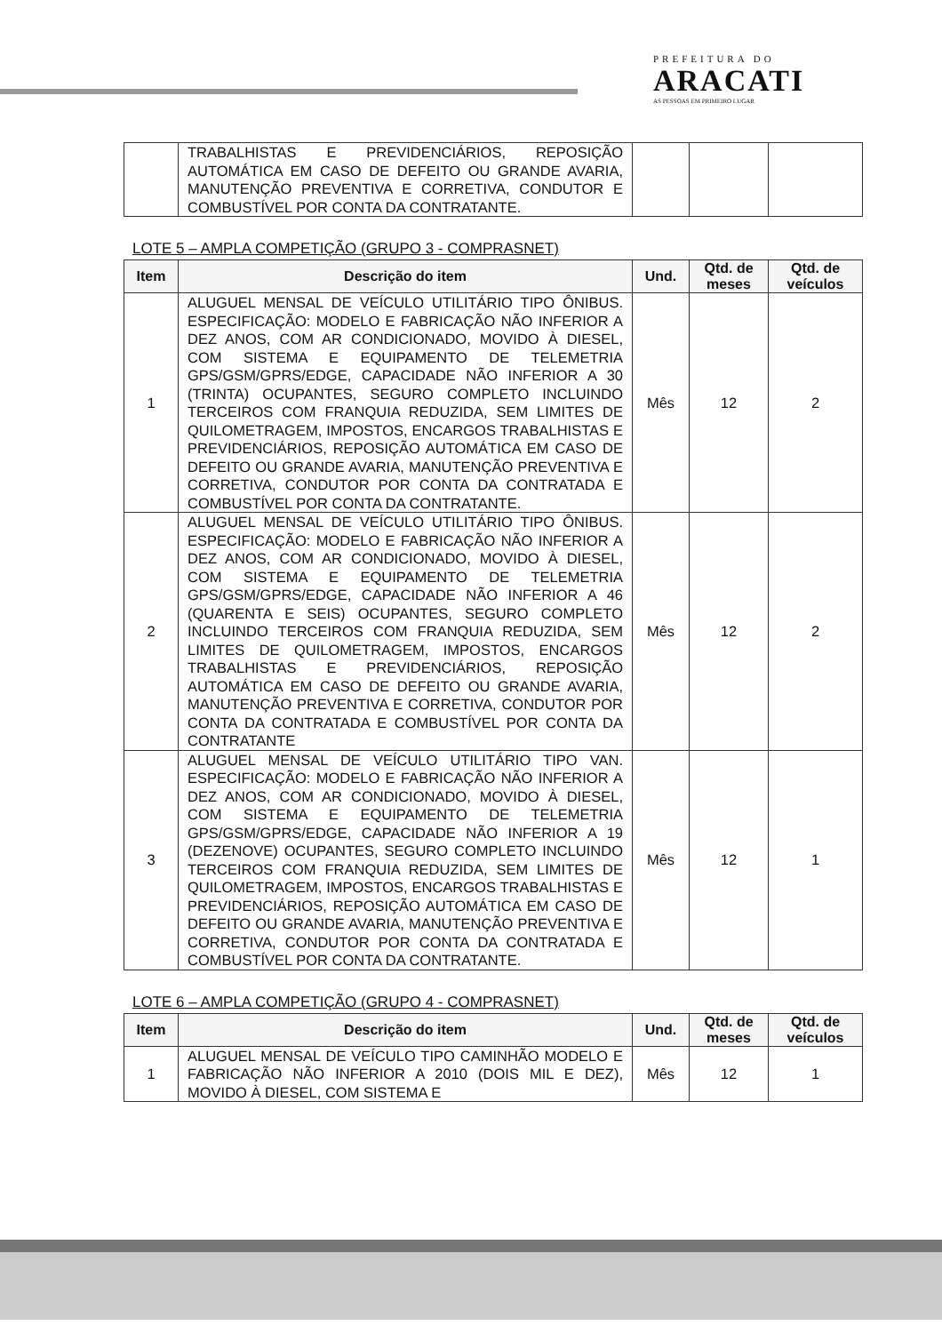PREFEITURA DO
ARACATI
AS PESSOAS EM PRIMEIRO LUGAR
| | TRABALHISTAS E PREVIDENCIÁRIOS, REPOSIÇÃO AUTOMÁTICA EM CASO DE DEFEITO OU GRANDE AVARIA, MANUTENÇÃO PREVENTIVA E CORRETIVA, CONDUTOR E COMBUSTÍVEL POR CONTA DA CONTRATANTE. | | | |
LOTE 5 – AMPLA COMPETIÇÃO (GRUPO 3 - COMPRASNET)
| Item | Descrição do item | Und. | Qtd. de meses | Qtd. de veículos |
| --- | --- | --- | --- | --- |
| 1 | ALUGUEL MENSAL DE VEÍCULO UTILITÁRIO TIPO ÔNIBUS. ESPECIFICAÇÃO: MODELO E FABRICAÇÃO NÃO INFERIOR A DEZ ANOS, COM AR CONDICIONADO, MOVIDO À DIESEL, COM SISTEMA E EQUIPAMENTO DE TELEMETRIA GPS/GSM/GPRS/EDGE, CAPACIDADE NÃO INFERIOR A 30 (TRINTA) OCUPANTES, SEGURO COMPLETO INCLUINDO TERCEIROS COM FRANQUIA REDUZIDA, SEM LIMITES DE QUILOMETRAGEM, IMPOSTOS, ENCARGOS TRABALHISTAS E PREVIDENCIÁRIOS, REPOSIÇÃO AUTOMÁTICA EM CASO DE DEFEITO OU GRANDE AVARIA, MANUTENÇÃO PREVENTIVA E CORRETIVA, CONDUTOR POR CONTA DA CONTRATADA E COMBUSTÍVEL POR CONTA DA CONTRATANTE. | Mês | 12 | 2 |
| 2 | ALUGUEL MENSAL DE VEÍCULO UTILITÁRIO TIPO ÔNIBUS. ESPECIFICAÇÃO: MODELO E FABRICAÇÃO NÃO INFERIOR A DEZ ANOS, COM AR CONDICIONADO, MOVIDO À DIESEL, COM SISTEMA E EQUIPAMENTO DE TELEMETRIA GPS/GSM/GPRS/EDGE, CAPACIDADE NÃO INFERIOR A 46 (QUARENTA E SEIS) OCUPANTES, SEGURO COMPLETO INCLUINDO TERCEIROS COM FRANQUIA REDUZIDA, SEM LIMITES DE QUILOMETRAGEM, IMPOSTOS, ENCARGOS TRABALHISTAS E PREVIDENCIÁRIOS, REPOSIÇÃO AUTOMÁTICA EM CASO DE DEFEITO OU GRANDE AVARIA, MANUTENÇÃO PREVENTIVA E CORRETIVA, CONDUTOR POR CONTA DA CONTRATADA E COMBUSTÍVEL POR CONTA DA CONTRATANTE | Mês | 12 | 2 |
| 3 | ALUGUEL MENSAL DE VEÍCULO UTILITÁRIO TIPO VAN. ESPECIFICAÇÃO: MODELO E FABRICAÇÃO NÃO INFERIOR A DEZ ANOS, COM AR CONDICIONADO, MOVIDO À DIESEL, COM SISTEMA E EQUIPAMENTO DE TELEMETRIA GPS/GSM/GPRS/EDGE, CAPACIDADE NÃO INFERIOR A 19 (DEZENOVE) OCUPANTES, SEGURO COMPLETO INCLUINDO TERCEIROS COM FRANQUIA REDUZIDA, SEM LIMITES DE QUILOMETRAGEM, IMPOSTOS, ENCARGOS TRABALHISTAS E PREVIDENCIÁRIOS, REPOSIÇÃO AUTOMÁTICA EM CASO DE DEFEITO OU GRANDE AVARIA, MANUTENÇÃO PREVENTIVA E CORRETIVA, CONDUTOR POR CONTA DA CONTRATADA E COMBUSTÍVEL POR CONTA DA CONTRATANTE. | Mês | 12 | 1 |
LOTE 6 – AMPLA COMPETIÇÃO (GRUPO 4 - COMPRASNET)
| Item | Descrição do item | Und. | Qtd. de meses | Qtd. de veículos |
| --- | --- | --- | --- | --- |
| 1 | ALUGUEL MENSAL DE VEÍCULO TIPO CAMINHÃO MODELO E FABRICAÇÃO NÃO INFERIOR A 2010 (DOIS MIL E DEZ), MOVIDO À DIESEL, COM SISTEMA E | Mês | 12 | 1 |